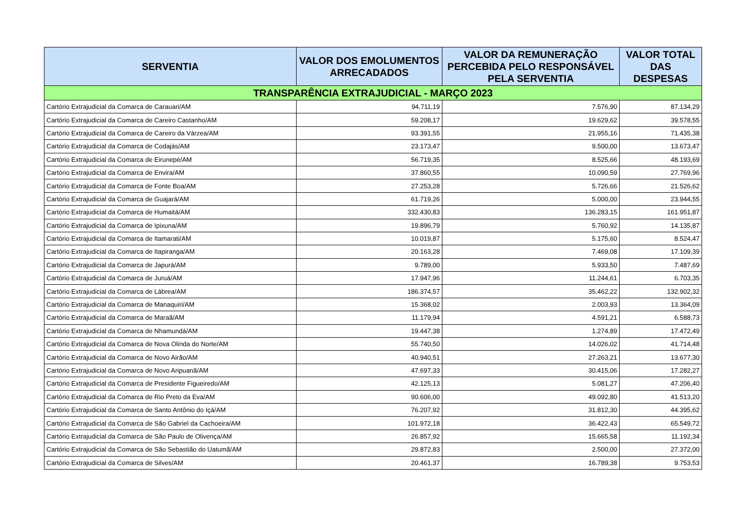| SERVENTIA | VALOR DOS EMOLUMENTOS ARRECADADOS | VALOR DA REMUNERAÇÃO PERCEBIDA PELO RESPONSÁVEL PELA SERVENTIA | VALOR TOTAL DAS DESPESAS |
| --- | --- | --- | --- |
| TRANSPARÊNCIA EXTRAJUDICIAL - MARÇO 2023 | | | |
| Cartório Extrajudicial da Comarca de Carauari/AM | 94.711,19 | 7.576,90 | 87.134,29 |
| Cartório Extrajudicial da Comarca de Careiro Castanho/AM | 59.208,17 | 19.629,62 | 39.578,55 |
| Cartório Extrajudicial da Comarca de Careiro da Várzea/AM | 93.391,55 | 21.955,16 | 71.435,38 |
| Cartório Extrajudicial da Comarca de Codajás/AM | 23.173,47 | 9.500,00 | 13.673,47 |
| Cartório Extrajudicial da Comarca de Eirunepé/AM | 56.719,35 | 8.525,66 | 48.193,69 |
| Cartório Extrajudicial da Comarca de Envira/AM | 37.860,55 | 10.090,59 | 27.769,96 |
| Cartório Extrajudicial da Comarca de Fonte Boa/AM | 27.253,28 | 5.726,66 | 21.526,62 |
| Cartório Extrajudicial da Comarca de Guajará/AM | 61.719,26 | 5.000,00 | 23.944,55 |
| Cartório Extrajudicial da Comarca de Humaitá/AM | 332.430,83 | 136.283,15 | 161.951,87 |
| Cartório Extrajudicial da Comarca de Ipixuna/AM | 19.896,79 | 5.760,92 | 14.135,87 |
| Cartório Extrajudicial da Comarca de Itamarati/AM | 10.019,87 | 5.175,60 | 8.524,47 |
| Cartório Extrajudicial da Comarca de Itapiranga/AM | 20.163,28 | 7.469,08 | 17.109,39 |
| Cartório Extrajudicial da Comarca de Japurá/AM | 9.789,00 | 5.933,50 | 7.487,69 |
| Cartório Extrajudicial da Comarca de Juruá/AM | 17.947,96 | 11.244,61 | 6.703,35 |
| Cartório Extrajudicial da Comarca de Lábrea/AM | 186.374,57 | 35.462,22 | 132.902,32 |
| Cartório Extrajudicial da Comarca de Manaquiri/AM | 15.368,02 | 2.003,93 | 13.364,09 |
| Cartório Extrajudicial da Comarca de Maraã/AM | 11.179,94 | 4.591,21 | 6.588,73 |
| Cartório Extrajudicial da Comarca de Nhamundá/AM | 19.447,38 | 1.274,89 | 17.472,49 |
| Cartório Extrajudicial da Comarca de Nova Olinda do Norte/AM | 55.740,50 | 14.026,02 | 41.714,48 |
| Cartório Extrajudicial da Comarca de Novo Airão/AM | 40.940,51 | 27.263,21 | 13.677,30 |
| Cartório Extrajudicial da Comarca de Novo Aripuanã/AM | 47.697,33 | 30.415,06 | 17.282,27 |
| Cartório Extrajudicial da Comarca de Presidente Figueiredo/AM | 42.125,13 | 5.081,27 | 47.206,40 |
| Cartório Extrajudicial da Comarca de Rio Preto da Eva/AM | 90.606,00 | 49.092,80 | 41.513,20 |
| Cartório Extrajudicial da Comarca de Santo Antônio do Içá/AM | 76.207,92 | 31.812,30 | 44.395,62 |
| Cartório Extrajudicial da Comarca de São Gabriel da Cachoeira/AM | 101.972,18 | 36.422,43 | 65.549,72 |
| Cartório Extrajudicial da Comarca de São Paulo de Olivença/AM | 26.857,92 | 15.665,58 | 11.192,34 |
| Cartório Extrajudicial da Comarca de São Sebastião do Uatumã/AM | 29.872,83 | 2.500,00 | 27.372,00 |
| Cartório Extrajudicial da Comarca de Silves/AM | 20.461,37 | 16.789,38 | 9.753,53 |